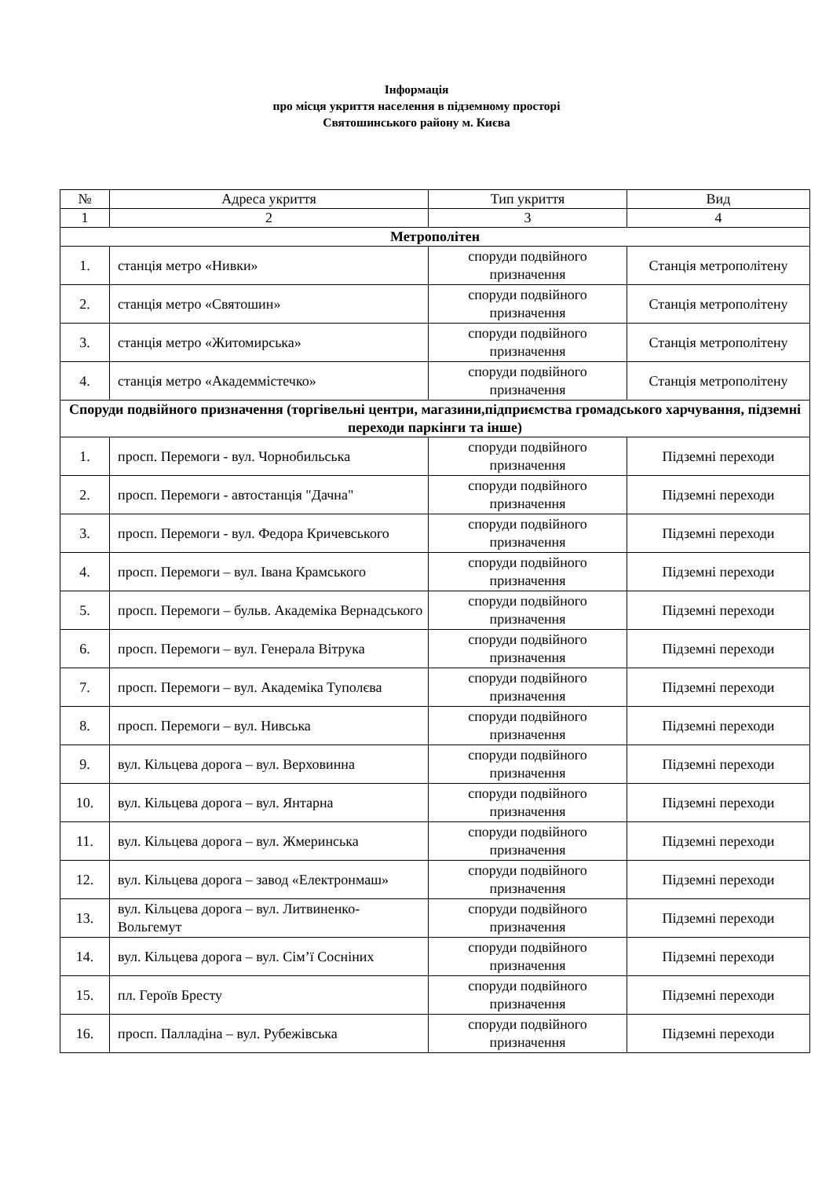Інформація
про місця укриття населення в підземному просторі
Святошинського району м. Києва
| № | Адреса укриття | Тип укриття | Вид |
| --- | --- | --- | --- |
| 1 | 2 | 3 | 4 |
| Метрополітен | | | |
| 1. | станція метро «Нивки» | споруди подвійного призначення | Станція метрополітену |
| 2. | станція метро «Святошин» | споруди подвійного призначення | Станція метрополітену |
| 3. | станція метро «Житомирська» | споруди подвійного призначення | Станція метрополітену |
| 4. | станція метро «Академмістечко» | споруди подвійного призначення | Станція метрополітену |
| Споруди подвійного призначення (торгівельні центри, магазини,підприємства громадського харчування, підземні переходи паркінги та інше) | | | |
| 1. | просп. Перемоги - вул. Чорнобильська | споруди подвійного призначення | Підземні переходи |
| 2. | просп. Перемоги - автостанція "Дачна" | споруди подвійного призначення | Підземні переходи |
| 3. | просп. Перемоги - вул. Федора Кричевського | споруди подвійного призначення | Підземні переходи |
| 4. | просп. Перемоги – вул. Івана Крамського | споруди подвійного призначення | Підземні переходи |
| 5. | просп. Перемоги – бульв. Академіка Вернадського | споруди подвійного призначення | Підземні переходи |
| 6. | просп. Перемоги – вул. Генерала Вітрука | споруди подвійного призначення | Підземні переходи |
| 7. | просп. Перемоги – вул. Академіка Туполєва | споруди подвійного призначення | Підземні переходи |
| 8. | просп. Перемоги – вул. Нивська | споруди подвійного призначення | Підземні переходи |
| 9. | вул. Кільцева дорога – вул. Верховинна | споруди подвійного призначення | Підземні переходи |
| 10. | вул. Кільцева дорога – вул. Янтарна | споруди подвійного призначення | Підземні переходи |
| 11. | вул. Кільцева дорога – вул. Жмеринська | споруди подвійного призначення | Підземні переходи |
| 12. | вул. Кільцева дорога – завод «Електронмаш» | споруди подвійного призначення | Підземні переходи |
| 13. | вул. Кільцева дорога – вул. Литвиненко-Вольгемут | споруди подвійного призначення | Підземні переходи |
| 14. | вул. Кільцева дорога – вул. Сім’ї Сосніних | споруди подвійного призначення | Підземні переходи |
| 15. | пл. Героїв Бресту | споруди подвійного призначення | Підземні переходи |
| 16. | просп. Палладіна – вул. Рубежівська | споруди подвійного призначення | Підземні переходи |